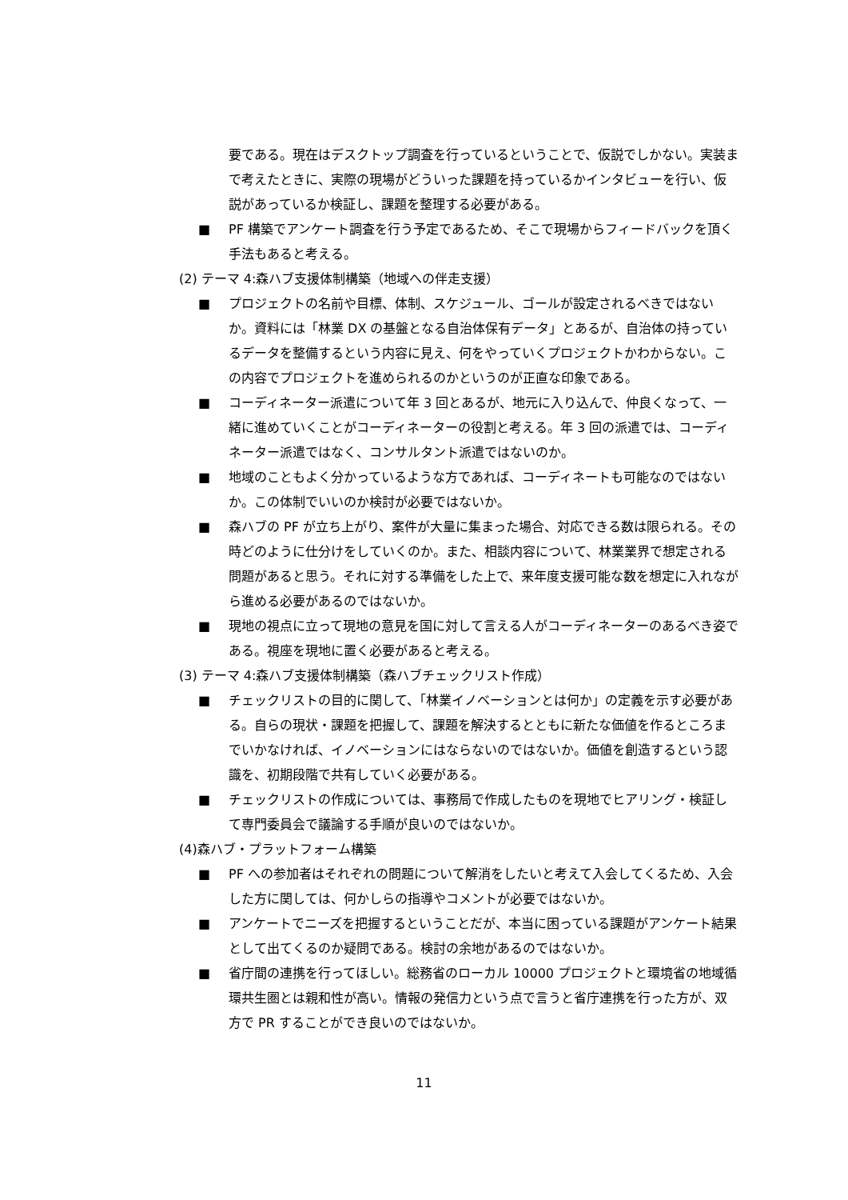要である。現在はデスクトップ調査を行っているということで、仮説でしかない。実装まで考えたときに、実際の現場がどういった課題を持っているかインタビューを行い、仮説があっているか検証し、課題を整理する必要がある。
■ PF 構築でアンケート調査を行う予定であるため、そこで現場からフィードバックを頂く手法もあると考える。
(2) テーマ 4:森ハブ支援体制構築（地域への伴走支援）
■ プロジェクトの名前や目標、体制、スケジュール、ゴールが設定されるべきではないか。資料には「林業 DX の基盤となる自治体保有データ」とあるが、自治体の持っているデータを整備するという内容に見え、何をやっていくプロジェクトかわからない。この内容でプロジェクトを進められるのかというのが正直な印象である。
■ コーディネーター派遣について年 3 回とあるが、地元に入り込んで、仲良くなって、一緒に進めていくことがコーディネーターの役割と考える。年 3 回の派遣では、コーディネーター派遣ではなく、コンサルタント派遣ではないのか。
■ 地域のこともよく分かっているような方であれば、コーディネートも可能なのではないか。この体制でいいのか検討が必要ではないか。
■ 森ハブの PF が立ち上がり、案件が大量に集まった場合、対応できる数は限られる。その時どのように仕分けをしていくのか。また、相談内容について、林業業界で想定される問題があると思う。それに対する準備をした上で、来年度支援可能な数を想定に入れながら進める必要があるのではないか。
■ 現地の視点に立って現地の意見を国に対して言える人がコーディネーターのあるべき姿である。視座を現地に置く必要があると考える。
(3) テーマ 4:森ハブ支援体制構築（森ハブチェックリスト作成）
■ チェックリストの目的に関して、「林業イノベーションとは何か」の定義を示す必要がある。自らの現状・課題を把握して、課題を解決するとともに新たな価値を作るところまでいかなければ、イノベーションにはならないのではないか。価値を創造するという認識を、初期段階で共有していく必要がある。
■ チェックリストの作成については、事務局で作成したものを現地でヒアリング・検証して専門委員会で議論する手順が良いのではないか。
(4)森ハブ・プラットフォーム構築
■ PF への参加者はそれぞれの問題について解消をしたいと考えて入会してくるため、入会した方に関しては、何かしらの指導やコメントが必要ではないか。
■ アンケートでニーズを把握するということだが、本当に困っている課題がアンケート結果として出てくるのか疑問である。検討の余地があるのではないか。
■ 省庁間の連携を行ってほしい。総務省のローカル 10000 プロジェクトと環境省の地域循環共生圏とは親和性が高い。情報の発信力という点で言うと省庁連携を行った方が、双方で PR することができ良いのではないか。
11